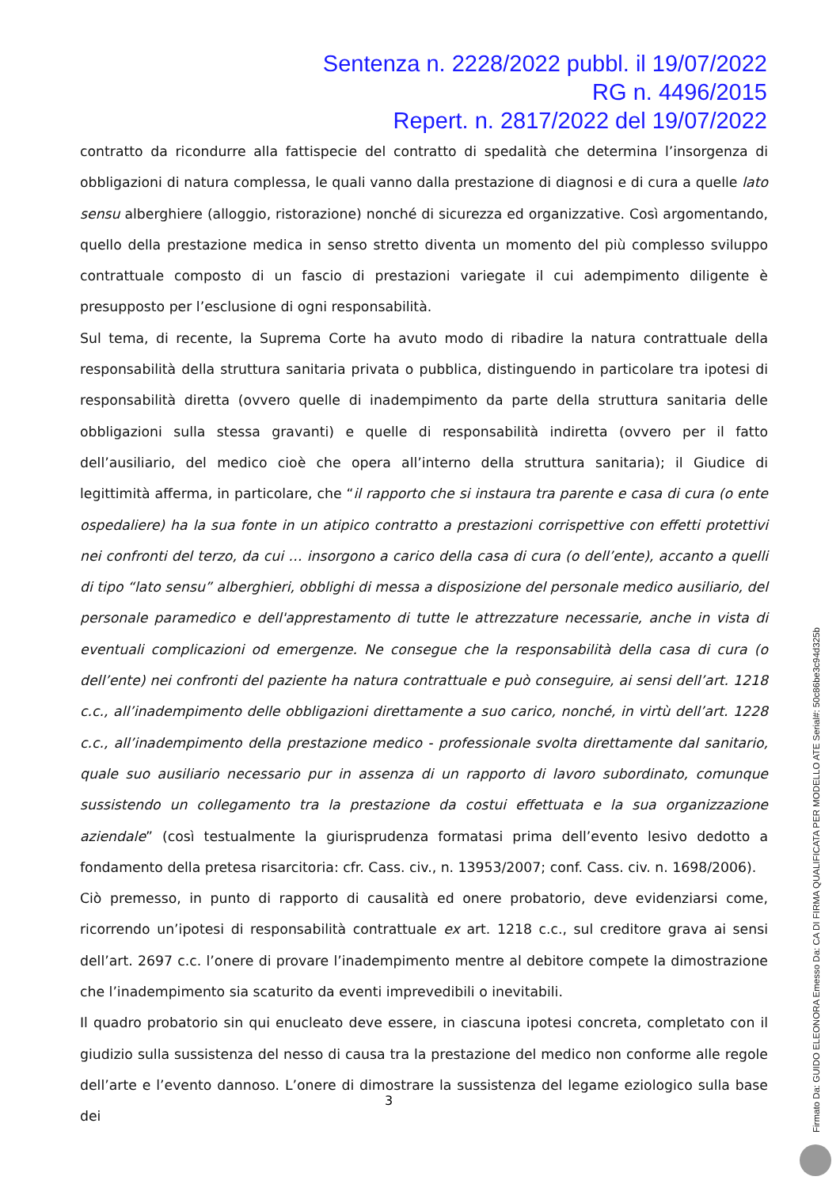Sentenza n. 2228/2022 pubbl. il 19/07/2022
RG n. 4496/2015
Repert. n. 2817/2022 del 19/07/2022
contratto da ricondurre alla fattispecie del contratto di spedalità che determina l’insorgenza di obbligazioni di natura complessa, le quali vanno dalla prestazione di diagnosi e di cura a quelle lato sensu alberghiere (alloggio, ristorazione) nonché di sicurezza ed organizzative. Così argomentando, quello della prestazione medica in senso stretto diventa un momento del più complesso sviluppo contrattuale composto di un fascio di prestazioni variegate il cui adempimento diligente è presupposto per l’esclusione di ogni responsabilità.
Sul tema, di recente, la Suprema Corte ha avuto modo di ribadire la natura contrattuale della responsabilità della struttura sanitaria privata o pubblica, distinguendo in particolare tra ipotesi di responsabilità diretta (ovvero quelle di inadempimento da parte della struttura sanitaria delle obbligazioni sulla stessa gravanti) e quelle di responsabilità indiretta (ovvero per il fatto dell’ausiliario, del medico cioè che opera all’interno della struttura sanitaria); il Giudice di legittimità afferma, in particolare, che “il rapporto che si instaura tra parente e casa di cura (o ente ospedaliere) ha la sua fonte in un atipico contratto a prestazioni corrispettive con effetti protettivi nei confronti del terzo, da cui … insorgono a carico della casa di cura (o dell’ente), accanto a quelli di tipo “lato sensu” alberghieri, obblighi di messa a disposizione del personale medico ausiliario, del personale paramedico e dell'apprestamento di tutte le attrezzature necessarie, anche in vista di eventuali complicazioni od emergenze. Ne consegue che la responsabilità della casa di cura (o dell’ente) nei confronti del paziente ha natura contrattuale e può conseguire, ai sensi dell’art. 1218 c.c., all’inadempimento delle obbligazioni direttamente a suo carico, nonché, in virtù dell’art. 1228 c.c., all’inadempimento della prestazione medico - professionale svolta direttamente dal sanitario, quale suo ausiliario necessario pur in assenza di un rapporto di lavoro subordinato, comunque sussistendo un collegamento tra la prestazione da costui effettuata e la sua organizzazione aziendale” (così testualmente la giurisprudenza formatasi prima dell’evento lesivo dedotto a fondamento della pretesa risarcitoria: cfr. Cass. civ., n. 13953/2007; conf. Cass. civ. n. 1698/2006).
Ciò premesso, in punto di rapporto di causalità ed onere probatorio, deve evidenziarsi come, ricorrendo un’ipotesi di responsabilità contrattuale ex art. 1218 c.c., sul creditore grava ai sensi dell’art. 2697 c.c. l’onere di provare l’inadempimento mentre al debitore compete la dimostrazione che l’inadempimento sia scaturito da eventi imprevedibili o inevitabili.
Il quadro probatorio sin qui enucleato deve essere, in ciascuna ipotesi concreta, completato con il giudizio sulla sussistenza del nesso di causa tra la prestazione del medico non conforme alle regole dell’arte e l’evento dannoso. L’onere di dimostrare la sussistenza del legame eziologico sulla base dei
3
Firmato Da: GUIDO ELEONORA Emesso Da: CA DI FIRMA QUALIFICATA PER MODELLO ATE Serial#: 50c86be3c94d325b